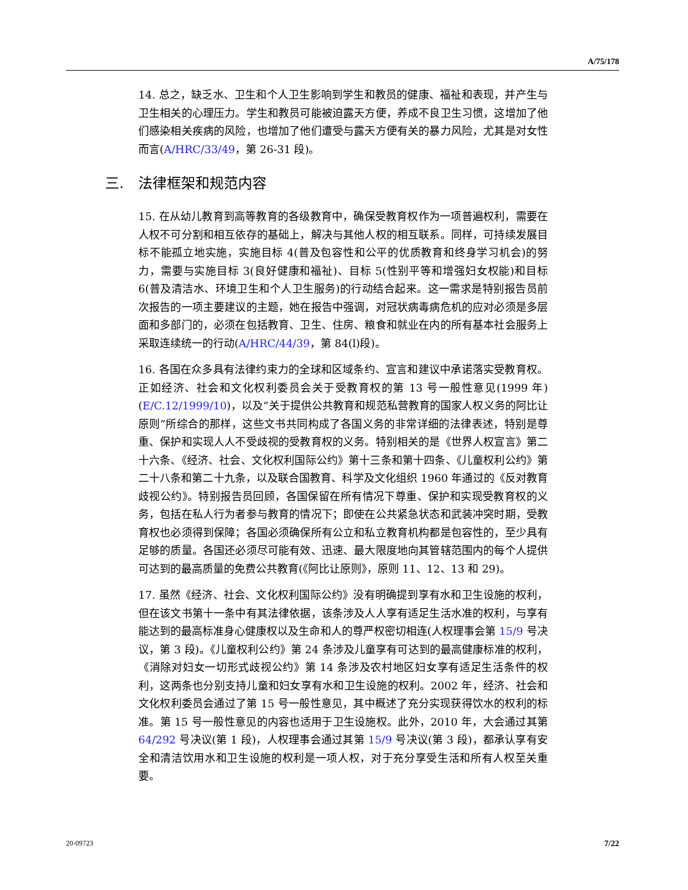A/75/178
14. 总之，缺乏水、卫生和个人卫生影响到学生和教员的健康、福祉和表现，并产生与卫生相关的心理压力。学生和教员可能被迫露天方便，养成不良卫生习惯，这增加了他们感染相关疾病的风险，也增加了他们遭受与露天方便有关的暴力风险，尤其是对女性而言(A/HRC/33/49，第 26-31 段)。
三. 法律框架和规范内容
15. 在从幼儿教育到高等教育的各级教育中，确保受教育权作为一项普遍权利，需要在人权不可分割和相互依存的基础上，解决与其他人权的相互联系。同样，可持续发展目标不能孤立地实施，实施目标 4(普及包容性和公平的优质教育和终身学习机会)的努力，需要与实施目标 3(良好健康和福祉)、目标 5(性别平等和增强妇女权能)和目标 6(普及清洁水、环境卫生和个人卫生服务)的行动结合起来。这一需求是特别报告员前次报告的一项主要建议的主题，她在报告中强调，对冠状病毒病危机的应对必须是多层面和多部门的，必须在包括教育、卫生、住房、粮食和就业在内的所有基本社会服务上采取连续统一的行动(A/HRC/44/39，第 84(l)段)。
16. 各国在众多具有法律约束力的全球和区域条约、宣言和建议中承诺落实受教育权。正如经济、社会和文化权利委员会关于受教育权的第 13 号一般性意见(1999 年)(E/C.12/1999/10)，以及“关于提供公共教育和规范私营教育的国家人权义务的阿比让原则”所综合的那样，这些文书共同构成了各国义务的非常详细的法律表述，特别是尊重、保护和实现人人不受歧视的受教育权的义务。特别相关的是《世界人权宣言》第二十六条、《经济、社会、文化权利国际公约》第十三条和第十四条、《儿童权利公约》第二十八条和第二十九条，以及联合国教育、科学及文化组织 1960 年通过的《反对教育歧视公约》。特别报告员回顾，各国保留在所有情况下尊重、保护和实现受教育权的义务，包括在私人行为者参与教育的情况下；即使在公共紧急状态和武装冲突时期，受教育权也必须得到保障；各国必须确保所有公立和私立教育机构都是包容性的，至少具有足够的质量。各国还必须尽可能有效、迅速、最大限度地向其管辖范围内的每个人提供可达到的最高质量的免费公共教育(《阿比让原则》，原则 11、12、13 和 29)。
17. 虽然《经济、社会、文化权利国际公约》没有明确提到享有水和卫生设施的权利，但在该文书第十一条中有其法律依据，该条涉及人人享有适足生活水准的权利，与享有能达到的最高标准身心健康权以及生命和人的尊严权密切相连(人权理事会第 15/9 号决议，第 3 段)。《儿童权利公约》第 24 条涉及儿童享有可达到的最高健康标准的权利，《消除对妇女一切形式歧视公约》第 14 条涉及农村地区妇女享有适足生活条件的权利，这两条也分别支持儿童和妇女享有水和卫生设施的权利。2002 年，经济、社会和文化权利委员会通过了第 15 号一般性意见，其中概述了充分实现获得饮水的权利的标准。第 15 号一般性意见的内容也适用于卫生设施权。此外，2010 年，大会通过其第 64/292 号决议(第 1 段)，人权理事会通过其第 15/9 号决议(第 3 段)，都承认享有安全和清洁饮用水和卫生设施的权利是一项人权，对于充分享受生活和所有人权至关重要。
20-09723 7/22